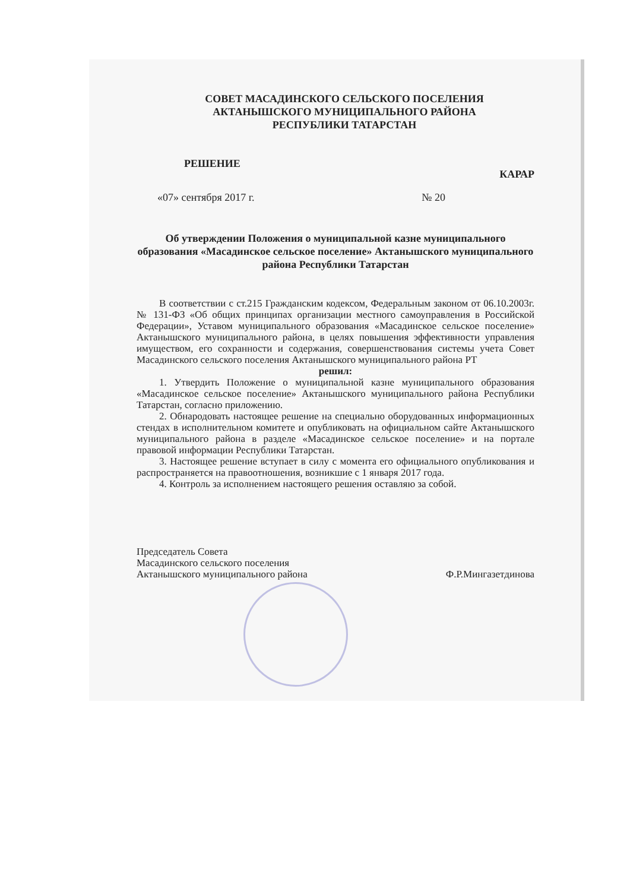СОВЕТ МАСАДИНСКОГО СЕЛЬСКОГО ПОСЕЛЕНИЯ
АКТАНЫШСКОГО МУНИЦИПАЛЬНОГО РАЙОНА
РЕСПУБЛИКИ ТАТАРСТАН
РЕШЕНИЕ КАРАР
«07» сентября 2017 г. № 20
Об утверждении Положения о муниципальной казне муниципального образования «Масадинское сельское поселение» Актанышского муниципального района Республики Татарстан
В соответствии с ст.215 Гражданским кодексом, Федеральным законом от 06.10.2003г. № 131-ФЗ «Об общих принципах организации местного самоуправления в Российской Федерации», Уставом муниципального образования «Масадинское сельское поселение» Актанышского муниципального района, в целях повышения эффективности управления имуществом, его сохранности и содержания, совершенствования системы учета Совет Масадинского сельского поселения Актанышского муниципального района РТ
решил:
1. Утвердить Положение о муниципальной казне муниципального образования «Масадинское сельское поселение» Актанышского муниципального района Республики Татарстан, согласно приложению.
2. Обнародовать настоящее решение на специально оборудованных информационных стендах в исполнительном комитете и опубликовать на официальном сайте Актанышского муниципального района в разделе «Масадинское сельское поселение» и на портале правовой информации Республики Татарстан.
3. Настоящее решение вступает в силу с момента его официального опубликования и распространяется на правоотношения, возникшие с 1 января 2017 года.
4. Контроль за исполнением настоящего решения оставляю за собой.
Председатель Совета
Масадинского сельского поселения
Актанышского муниципального района Ф.Р.Мингазетдинова